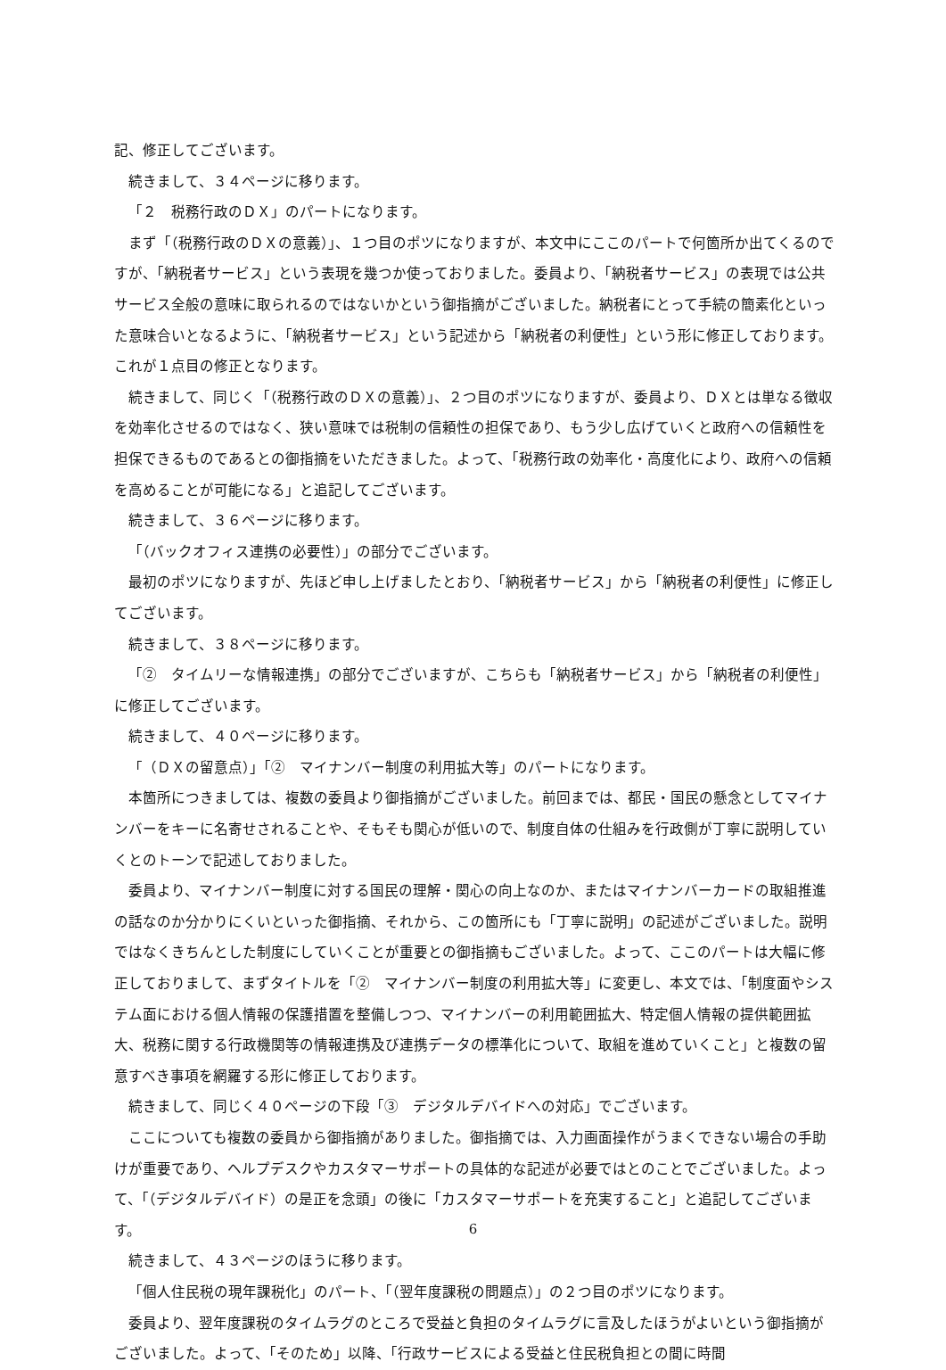記、修正してございます。
続きまして、３４ページに移ります。
「２　税務行政のＤＸ」のパートになります。
まず「（税務行政のＤＸの意義）」、１つ目のポツになりますが、本文中にここのパートで何箇所か出てくるのですが、「納税者サービス」という表現を幾つか使っておりました。委員より、「納税者サービス」の表現では公共サービス全般の意味に取られるのではないかという御指摘がございました。納税者にとって手続の簡素化といった意味合いとなるように、「納税者サービス」という記述から「納税者の利便性」という形に修正しております。これが１点目の修正となります。
続きまして、同じく「（税務行政のＤＸの意義）」、２つ目のポツになりますが、委員より、ＤＸとは単なる徴収を効率化させるのではなく、狭い意味では税制の信頼性の担保であり、もう少し広げていくと政府への信頼性を担保できるものであるとの御指摘をいただきました。よって、「税務行政の効率化・高度化により、政府への信頼を高めることが可能になる」と追記してございます。
続きまして、３６ページに移ります。
「（バックオフィス連携の必要性）」の部分でございます。
最初のポツになりますが、先ほど申し上げましたとおり、「納税者サービス」から「納税者の利便性」に修正してございます。
続きまして、３８ページに移ります。
「②　タイムリーな情報連携」の部分でございますが、こちらも「納税者サービス」から「納税者の利便性」に修正してございます。
続きまして、４０ページに移ります。
「（ＤＸの留意点）」「②　マイナンバー制度の利用拡大等」のパートになります。
本箇所につきましては、複数の委員より御指摘がございました。前回までは、都民・国民の懸念としてマイナンバーをキーに名寄せされることや、そもそも関心が低いので、制度自体の仕組みを行政側が丁寧に説明していくとのトーンで記述しておりました。
委員より、マイナンバー制度に対する国民の理解・関心の向上なのか、またはマイナンバーカードの取組推進の話なのか分かりにくいといった御指摘、それから、この箇所にも「丁寧に説明」の記述がございました。説明ではなくきちんとした制度にしていくことが重要との御指摘もございました。よって、ここのパートは大幅に修正しておりまして、まずタイトルを「②　マイナンバー制度の利用拡大等」に変更し、本文では、「制度面やシステム面における個人情報の保護措置を整備しつつ、マイナンバーの利用範囲拡大、特定個人情報の提供範囲拡大、税務に関する行政機関等の情報連携及び連携データの標準化について、取組を進めていくこと」と複数の留意すべき事項を網羅する形に修正しております。
続きまして、同じく４０ページの下段「③　デジタルデバイドへの対応」でございます。
ここについても複数の委員から御指摘がありました。御指摘では、入力画面操作がうまくできない場合の手助けが重要であり、ヘルプデスクやカスタマーサポートの具体的な記述が必要ではとのことでございました。よって、「（デジタルデバイド）の是正を念頭」の後に「カスタマーサポートを充実すること」と追記してございます。
続きまして、４３ページのほうに移ります。
「個人住民税の現年課税化」のパート、「（翌年度課税の問題点）」の２つ目のポツになります。
委員より、翌年度課税のタイムラグのところで受益と負担のタイムラグに言及したほうがよいという御指摘がございました。よって、「そのため」以降、「行政サービスによる受益と住民税負担との間に時間
6